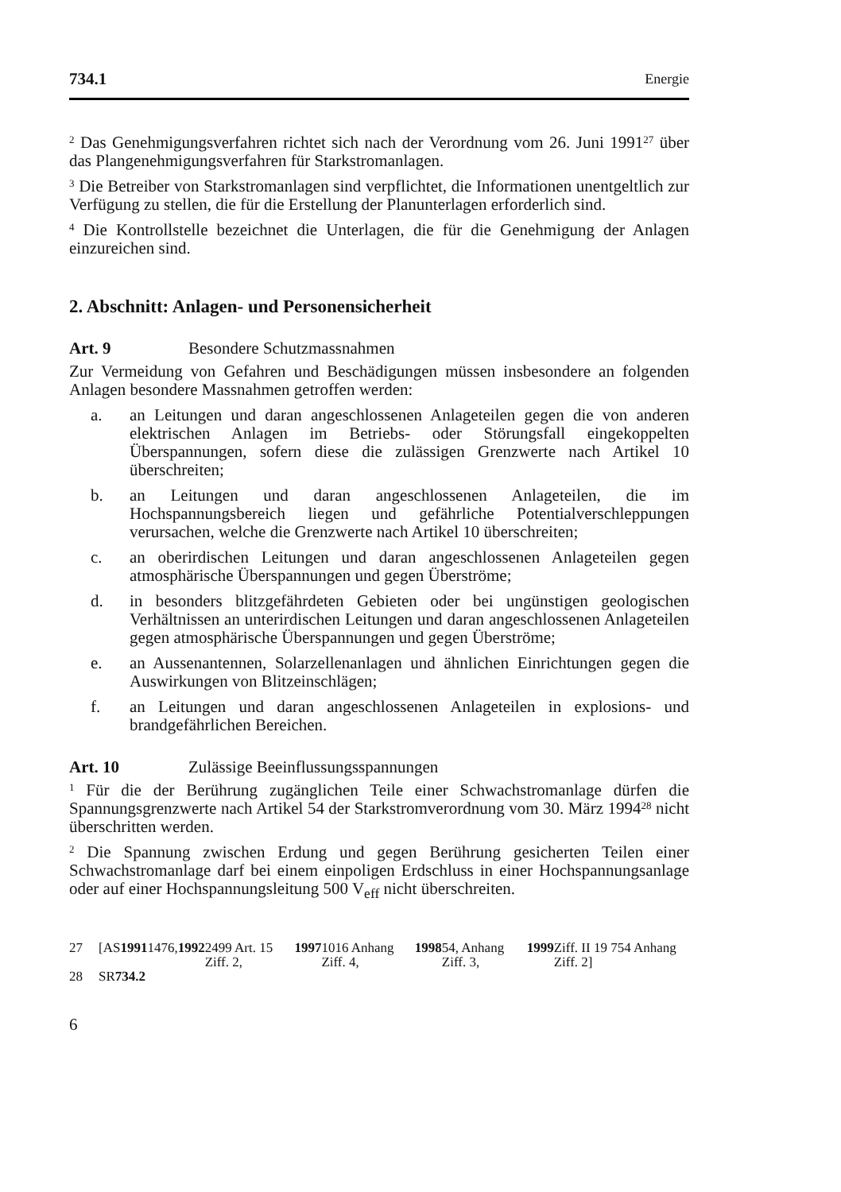734.1 Energie
<sup>2</sup> Das Genehmigungsverfahren richtet sich nach der Verordnung vom 26. Juni 1991<sup>27</sup> über das Plangenehmigungsverfahren für Starkstromanlagen.
<sup>3</sup> Die Betreiber von Starkstromanlagen sind verpflichtet, die Informationen unentgeltlich zur Verfügung zu stellen, die für die Erstellung der Planunterlagen erforderlich sind.
<sup>4</sup> Die Kontrollstelle bezeichnet die Unterlagen, die für die Genehmigung der Anlagen einzureichen sind.
2. Abschnitt: Anlagen- und Personensicherheit
Art. 9 Besondere Schutzmassnahmen
Zur Vermeidung von Gefahren und Beschädigungen müssen insbesondere an folgenden Anlagen besondere Massnahmen getroffen werden:
a. an Leitungen und daran angeschlossenen Anlageteilen gegen die von anderen elektrischen Anlagen im Betriebs- oder Störungsfall eingekoppelten Überspannungen, sofern diese die zulässigen Grenzwerte nach Artikel 10 überschreiten;
b. an Leitungen und daran angeschlossenen Anlageteilen, die im Hochspannungsbereich liegen und gefährliche Potentialverschleppungen verursachen, welche die Grenzwerte nach Artikel 10 überschreiten;
c. an oberirdischen Leitungen und daran angeschlossenen Anlageteilen gegen atmosphärische Überspannungen und gegen Überströme;
d. in besonders blitzgefährdeten Gebieten oder bei ungünstigen geologischen Verhältnissen an unterirdischen Leitungen und daran angeschlossenen Anlageteilen gegen atmosphärische Überspannungen und gegen Überströme;
e. an Aussenantennen, Solarzellenanlagen und ähnlichen Einrichtungen gegen die Auswirkungen von Blitzeinschlägen;
f. an Leitungen und daran angeschlossenen Anlageteilen in explosions- und brandgefährlichen Bereichen.
Art. 10 Zulässige Beeinflussungsspannungen
<sup>1</sup> Für die der Berührung zugänglichen Teile einer Schwachstromanlage dürfen die Spannungsgrenzwerte nach Artikel 54 der Starkstromverordnung vom 30. März 1994<sup>28</sup> nicht überschritten werden.
<sup>2</sup> Die Spannung zwischen Erdung und gegen Berührung gesicherten Teilen einer Schwachstromanlage darf bei einem einpoligen Erdschluss in einer Hochspannungsanlage oder auf einer Hochspannungsleitung 500 V<sub>eff</sub> nicht überschreiten.
27 [AS 1991 1476, 1992 2499 Art. 15 Ziff. 2, 1997 1016 Anhang Ziff. 4, 1998 54, Anhang Ziff. 3, 1999 Ziff. II 19 754 Anhang Ziff. 2]
28 SR 734.2
6